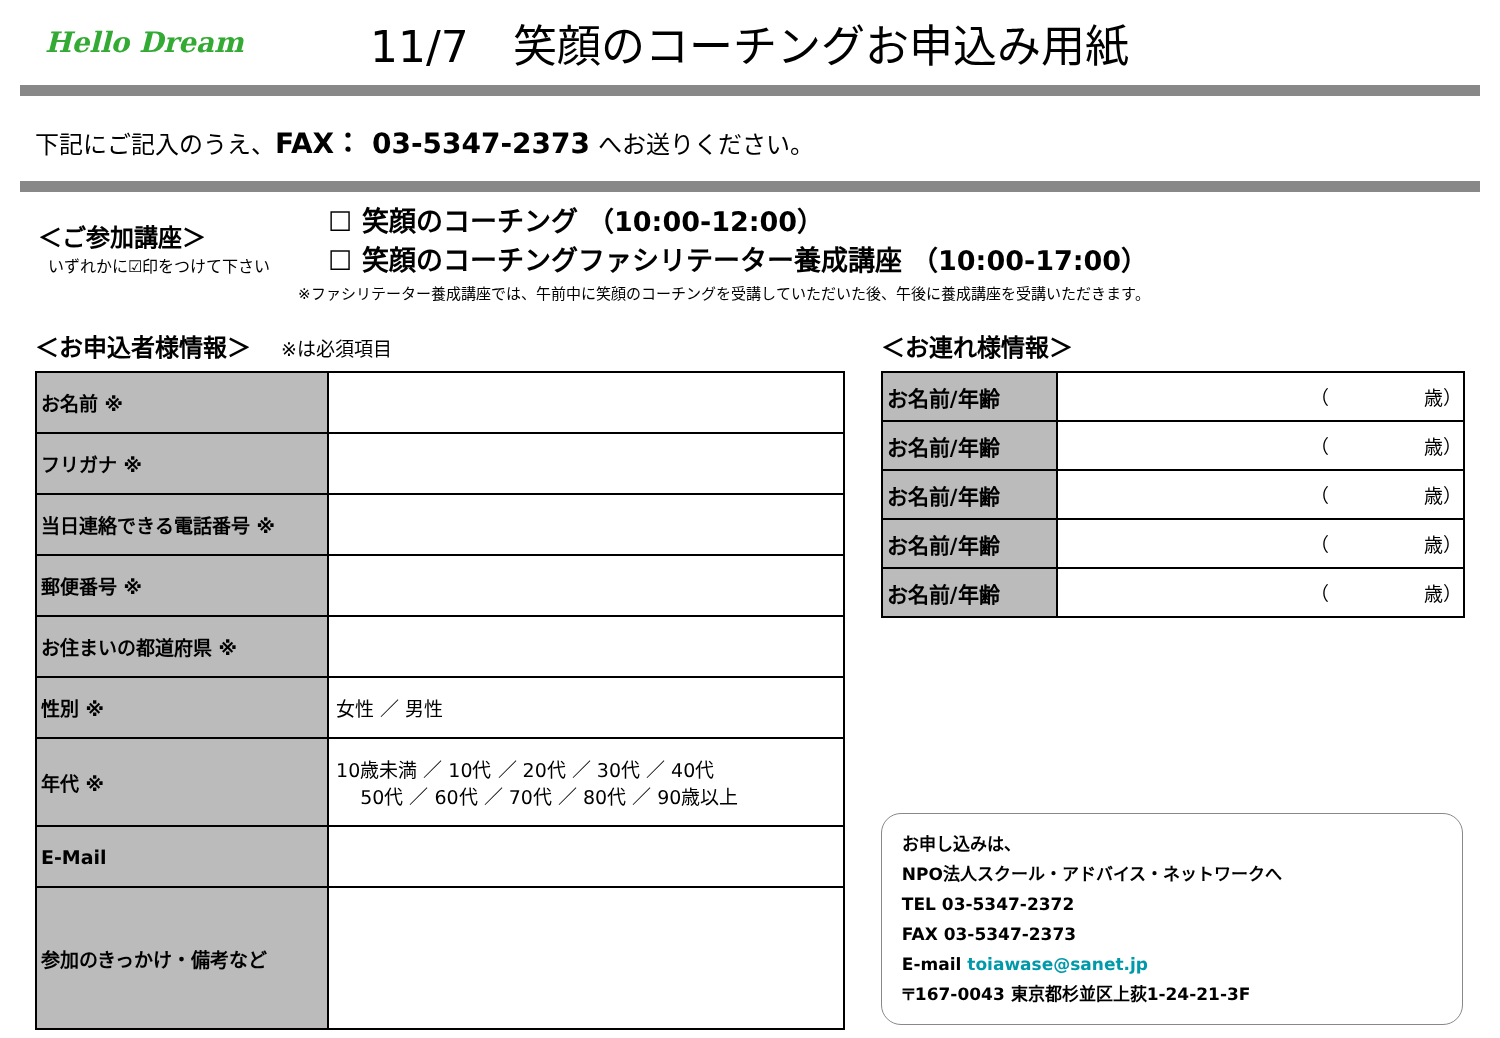Hello Dream
11/7　笑顔のコーチングお申込み用紙
下記にご記入のうえ、FAX： 03-5347-2373 へお送りください。
＜ご参加講座＞
いずれかに☑印をつけて下さい
☐ 笑顔のコーチング （10:00-12:00）
☐ 笑顔のコーチングファシリテーター養成講座 （10:00-17:00）
※ファシリテーター養成講座では、午前中に笑顔のコーチングを受講していただいた後、午後に養成講座を受講いただきます。
＜お申込者様情報＞ ※は必須項目
| お名前 ※ | |
| フリガナ ※ | |
| 当日連絡できる電話番号 ※ | |
| 郵便番号 ※ | |
| お住まいの都道府県 ※ | |
| 性別 ※ | 女性 ／ 男性 |
| 年代 ※ | 10歳未満 ／ 10代 ／ 20代 ／ 30代 ／ 40代 50代 ／ 60代 ／ 70代 ／ 80代 ／ 90歳以上 |
| E-Mail | |
| 参加のきっかけ・備考など | |
＜お連れ様情報＞
| お名前/年齢 | （ 歳） |
| お名前/年齢 | （ 歳） |
| お名前/年齢 | （ 歳） |
| お名前/年齢 | （ 歳） |
| お名前/年齢 | （ 歳） |
お申し込みは、
NPO法人スクール・アドバイス・ネットワークへ
TEL 03-5347-2372
FAX 03-5347-2373
E-mail toiawase@sanet.jp
〒167-0043 東京都杉並区上荻1-24-21-3F